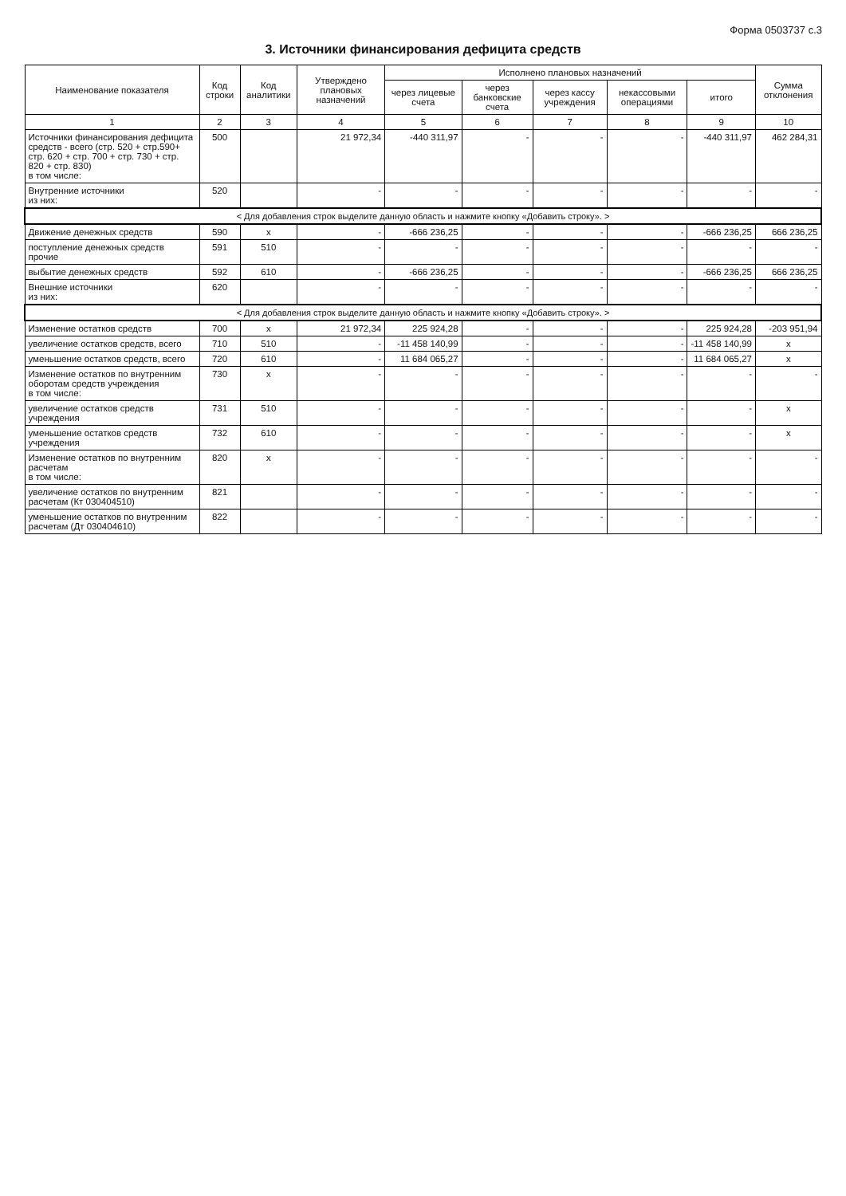Форма 0503737 с.3
3. Источники финансирования дефицита средств
| Наименование показателя | Код строки | Код аналитики | Утверждено плановых назначений | Исполнено плановых назначений | | | | | Сумма отклонения |
| --- | --- | --- | --- | --- | --- | --- | --- | --- | --- |
| | | | | через лицевые счета | через банковские счета | через кассу учреждения | некассовыми операциями | итого | |
| 1 | 2 | 3 | 4 | 5 | 6 | 7 | 8 | 9 | 10 |
| Источники финансирования дефицита средств - всего (стр. 520 + стр.590+ стр. 620 + стр. 700 + стр. 730 + стр. 820 + стр. 830) в том числе: | 500 | | 21 972,34 | -440 311,97 | - | - | - | -440 311,97 | 462 284,31 |
| Внутренние источники из них: | 520 | | - | - | - | - | - | - | - |
| < Для добавления строк выделите данную область и нажмите кнопку «Добавить строку». > | | | | | | | | | |
| Движение денежных средств | 590 | x | - | -666 236,25 | - | - | - | -666 236,25 | 666 236,25 |
| поступление денежных средств прочие | 591 | 510 | - | - | - | - | - | - | - |
| выбытие денежных средств | 592 | 610 | - | -666 236,25 | - | - | - | -666 236,25 | 666 236,25 |
| Внешние источники из них: | 620 | | - | - | - | - | - | - | - |
| < Для добавления строк выделите данную область и нажмите кнопку «Добавить строку». > | | | | | | | | | |
| Изменение остатков средств | 700 | x | 21 972,34 | 225 924,28 | - | - | - | 225 924,28 | -203 951,94 |
| увеличение остатков средств, всего | 710 | 510 | - | -11 458 140,99 | - | - | - | -11 458 140,99 | x |
| уменьшение остатков средств, всего | 720 | 610 | - | 11 684 065,27 | - | - | - | 11 684 065,27 | x |
| Изменение остатков по внутренним оборотам средств учреждения в том числе: | 730 | x | - | - | - | - | - | - | - |
| увеличение остатков средств учреждения | 731 | 510 | - | - | - | - | - | - | x |
| уменьшение остатков средств учреждения | 732 | 610 | - | - | - | - | - | - | x |
| Изменение остатков по внутренним расчетам в том числе: | 820 | x | - | - | - | - | - | - | - |
| увеличение остатков по внутренним расчетам (Кт 030404510) | 821 | | - | - | - | - | - | - | - |
| уменьшение остатков по внутренним расчетам (Дт 030404610) | 822 | | - | - | - | - | - | - | - |